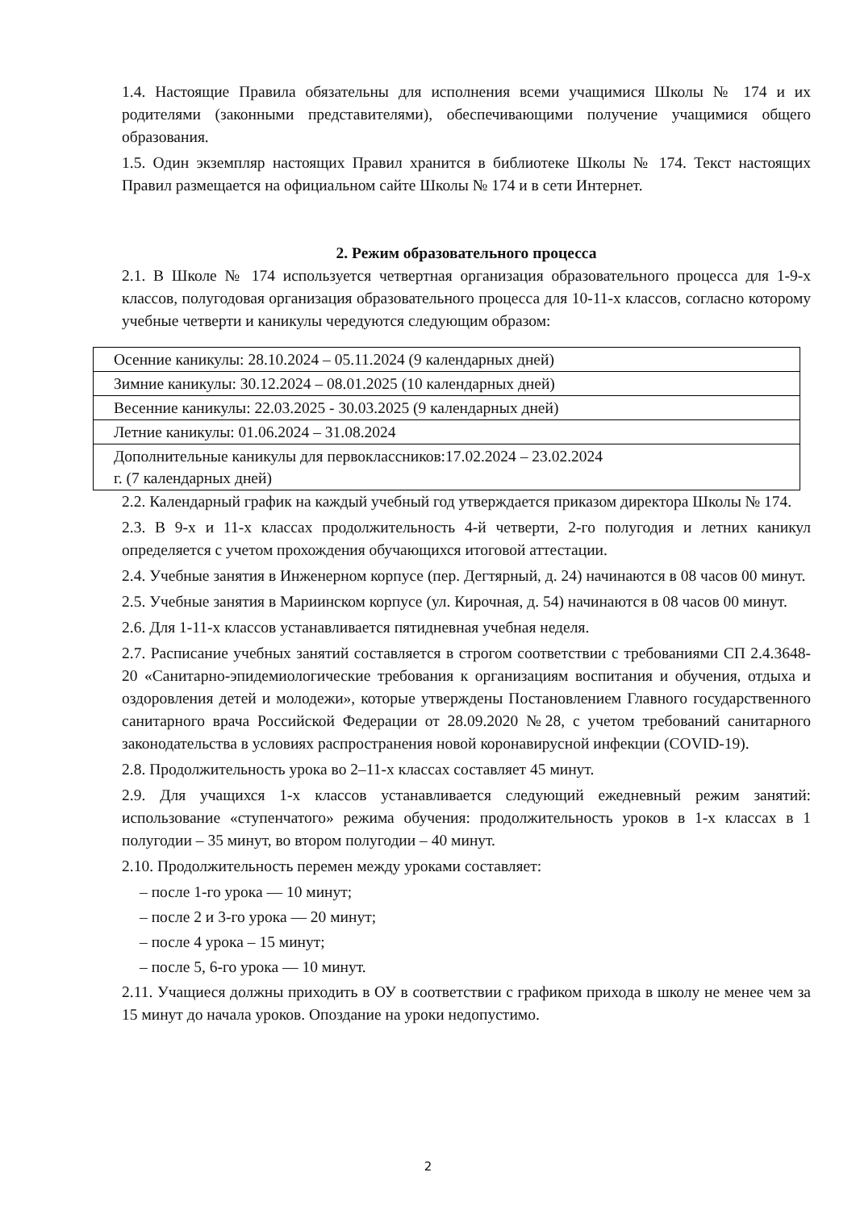1.4. Настоящие Правила обязательны для исполнения всеми учащимися Школы № 174 и их родителями (законными представителями), обеспечивающими получение учащимися общего образования.
1.5. Один экземпляр настоящих Правил хранится в библиотеке Школы № 174. Текст настоящих Правил размещается на официальном сайте Школы № 174 и в сети Интернет.
2. Режим образовательного процесса
2.1. В Школе № 174 используется четвертная организация образовательного процесса для 1-9-х классов, полугодовая организация образовательного процесса для 10-11-х классов, согласно которому учебные четверти и каникулы чередуются следующим образом:
| Осенние каникулы: 28.10.2024 – 05.11.2024 (9 календарных дней) |
| Зимние каникулы: 30.12.2024 – 08.01.2025 (10 календарных дней) |
| Весенние каникулы: 22.03.2025 - 30.03.2025 (9 календарных дней) |
| Летние каникулы: 01.06.2024 – 31.08.2024 |
| Дополнительные каникулы для первоклассников:17.02.2024 – 23.02.2024 г. (7 календарных дней) |
2.2. Календарный график на каждый учебный год утверждается приказом директора Школы № 174.
2.3. В 9-х и 11-х классах продолжительность 4-й четверти, 2-го полугодия и летних каникул определяется с учетом прохождения обучающихся итоговой аттестации.
2.4. Учебные занятия в Инженерном корпусе (пер. Дегтярный, д. 24) начинаются в 08 часов 00 минут.
2.5. Учебные занятия в Мариинском корпусе (ул. Кирочная, д. 54) начинаются в 08 часов 00 минут.
2.6. Для 1-11-х классов устанавливается пятидневная учебная неделя.
2.7. Расписание учебных занятий составляется в строгом соответствии с требованиями СП 2.4.3648-20 «Санитарно-эпидемиологические требования к организациям воспитания и обучения, отдыха и оздоровления детей и молодежи», которые утверждены Постановлением Главного государственного санитарного врача Российской Федерации от 28.09.2020 №28, с учетом требований санитарного законодательства в условиях распространения новой коронавирусной инфекции (COVID-19).
2.8. Продолжительность урока во 2–11-х классах составляет 45 минут.
2.9. Для учащихся 1-х классов устанавливается следующий ежедневный режим занятий: использование «ступенчатого» режима обучения: продолжительность уроков в 1-х классах в 1 полугодии – 35 минут, во втором полугодии – 40 минут.
2.10. Продолжительность перемен между уроками составляет:
– после 1-го урока — 10 минут;
– после 2 и 3-го урока — 20 минут;
– после 4 урока – 15 минут;
– после 5, 6-го урока — 10 минут.
2.11. Учащиеся должны приходить в ОУ в соответствии с графиком прихода в школу не менее чем за 15 минут до начала уроков. Опоздание на уроки недопустимо.
2